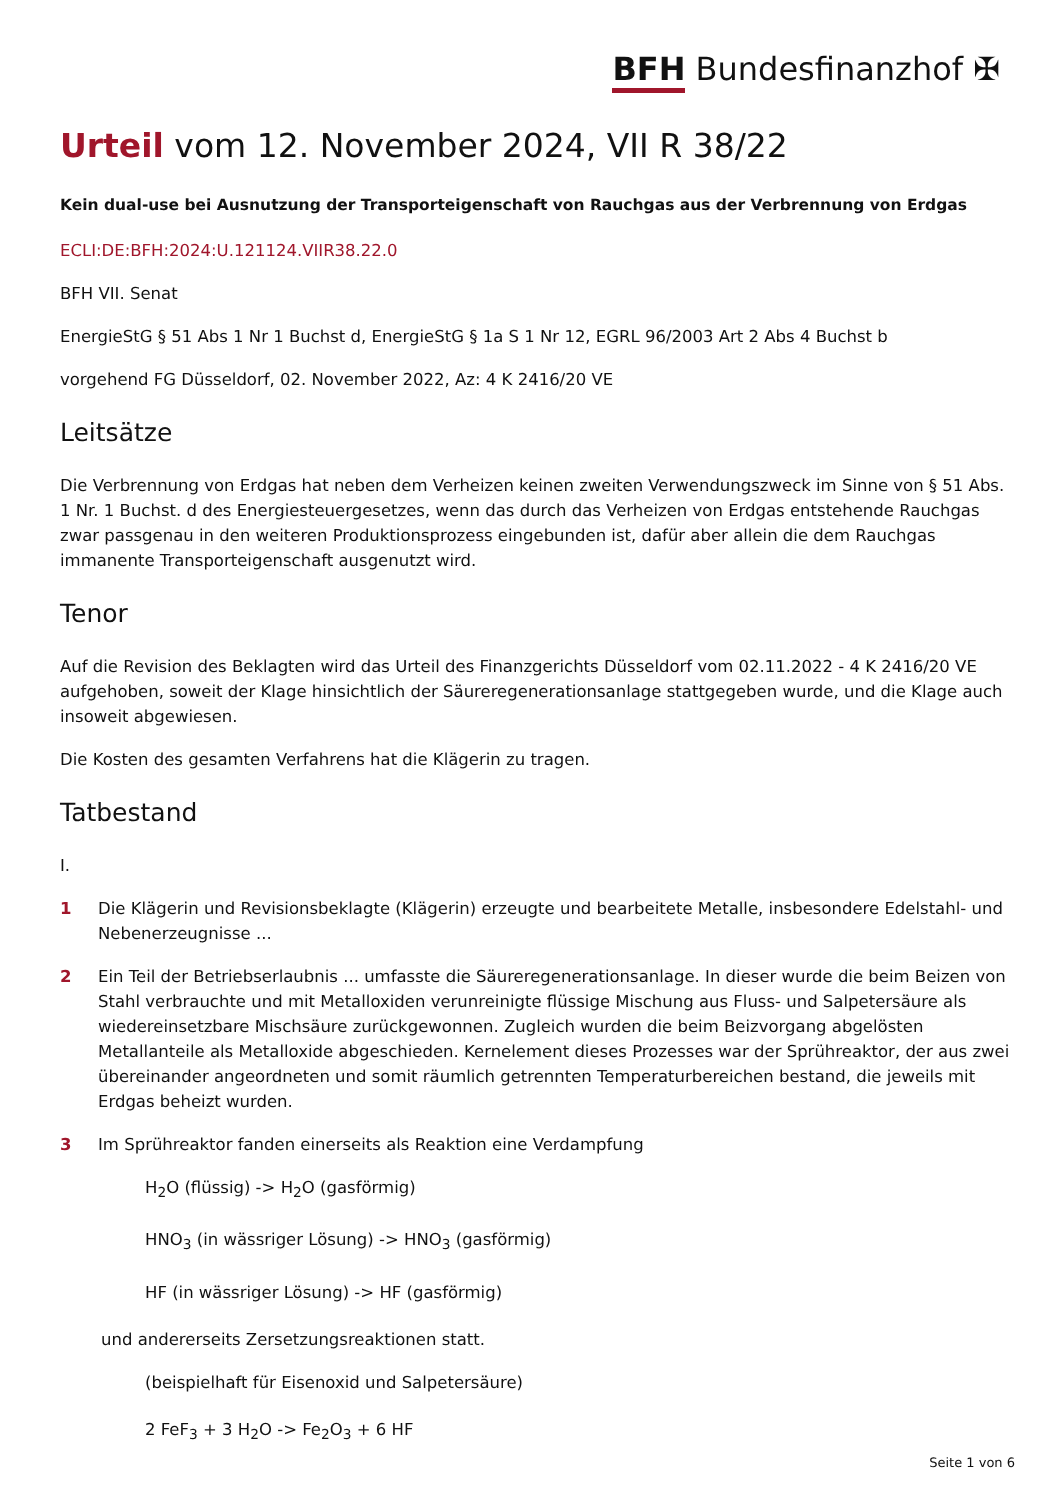BFH Bundesfinanzhof ✠
Urteil vom 12. November 2024, VII R 38/22
Kein dual-use bei Ausnutzung der Transporteigenschaft von Rauchgas aus der Verbrennung von Erdgas
ECLI:DE:BFH:2024:U.121124.VIIR38.22.0
BFH VII. Senat
EnergieStG § 51 Abs 1 Nr 1 Buchst d, EnergieStG § 1a S 1 Nr 12, EGRL 96/2003 Art 2 Abs 4 Buchst b
vorgehend FG Düsseldorf, 02. November 2022, Az: 4 K 2416/20 VE
Leitsätze
Die Verbrennung von Erdgas hat neben dem Verheizen keinen zweiten Verwendungszweck im Sinne von § 51 Abs. 1 Nr. 1 Buchst. d des Energiesteuergesetzes, wenn das durch das Verheizen von Erdgas entstehende Rauchgas zwar passgenau in den weiteren Produktionsprozess eingebunden ist, dafür aber allein die dem Rauchgas immanente Transporteigenschaft ausgenutzt wird.
Tenor
Auf die Revision des Beklagten wird das Urteil des Finanzgerichts Düsseldorf vom 02.11.2022 - 4 K 2416/20 VE aufgehoben, soweit der Klage hinsichtlich der Säureregenerationsanlage stattgegeben wurde, und die Klage auch insoweit abgewiesen.
Die Kosten des gesamten Verfahrens hat die Klägerin zu tragen.
Tatbestand
I.
1 Die Klägerin und Revisionsbeklagte (Klägerin) erzeugte und bearbeitete Metalle, insbesondere Edelstahl- und Nebenerzeugnisse ...
2 Ein Teil der Betriebserlaubnis ... umfasste die Säureregenerationsanlage. In dieser wurde die beim Beizen von Stahl verbrauchte und mit Metalloxiden verunreinigte flüssige Mischung aus Fluss- und Salpetersäure als wiedereinsetzbare Mischsäure zurückgewonnen. Zugleich wurden die beim Beizvorgang abgelösten Metallanteile als Metalloxide abgeschieden. Kernelement dieses Prozesses war der Sprühreaktor, der aus zwei übereinander angeordneten und somit räumlich getrennten Temperaturbereichen bestand, die jeweils mit Erdgas beheizt wurden.
3 Im Sprühreaktor fanden einerseits als Reaktion eine Verdampfung
H<sub>2</sub>O (flüssig) -> H<sub>2</sub>O (gasförmig)
HNO<sub>3</sub> (in wässriger Lösung) -> HNO<sub>3</sub> (gasförmig)
HF (in wässriger Lösung) -> HF (gasförmig)
und andererseits Zersetzungsreaktionen statt.
(beispielhaft für Eisenoxid und Salpetersäure)
2 FeF<sub>3</sub> + 3 H<sub>2</sub>O -> Fe<sub>2</sub>O<sub>3</sub> + 6 HF
Seite 1 von 6